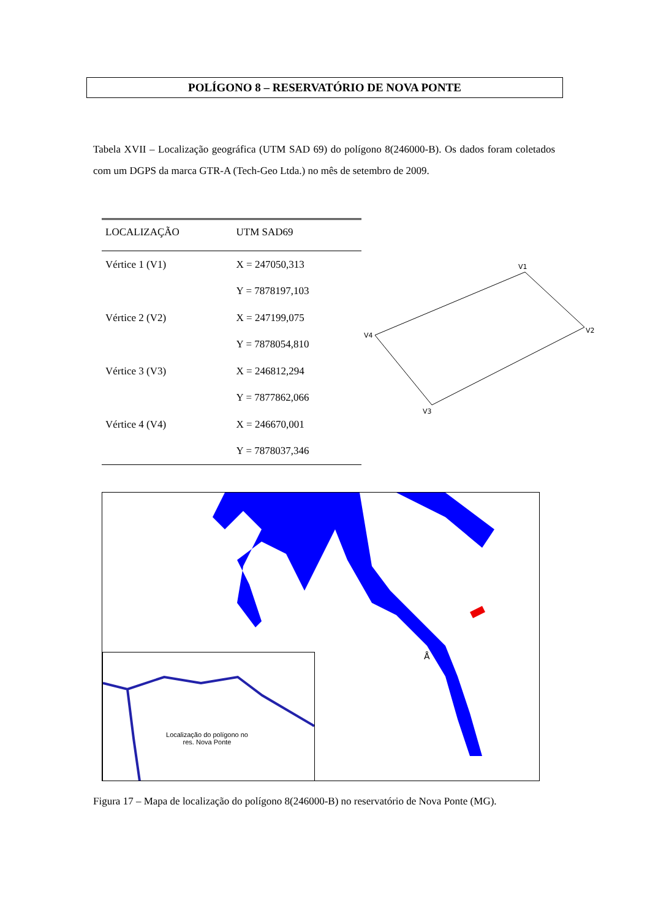POLÍGONO 8 – RESERVATÓRIO DE NOVA PONTE
Tabela XVII – Localização geográfica (UTM SAD 69) do polígono 8(246000-B). Os dados foram coletados com um DGPS da marca GTR-A (Tech-Geo Ltda.) no mês de setembro de 2009.
| LOCALIZAÇÃO | UTM SAD69 |
| --- | --- |
| Vértice 1 (V1) | X = 247050,313 |
| | Y = 7878197,103 |
| Vértice 2 (V2) | X = 247199,075 |
| | Y = 7878054,810 |
| Vértice 3 (V3) | X = 246812,294 |
| | Y = 7877862,066 |
| Vértice 4 (V4) | X = 246670,001 |
| | Y = 7878037,346 |
V1
V2
V3
V4
Å
Localização do polígono no res. Nova Ponte
Figura 17 – Mapa de localização do polígono 8(246000-B) no reservatório de Nova Ponte (MG).